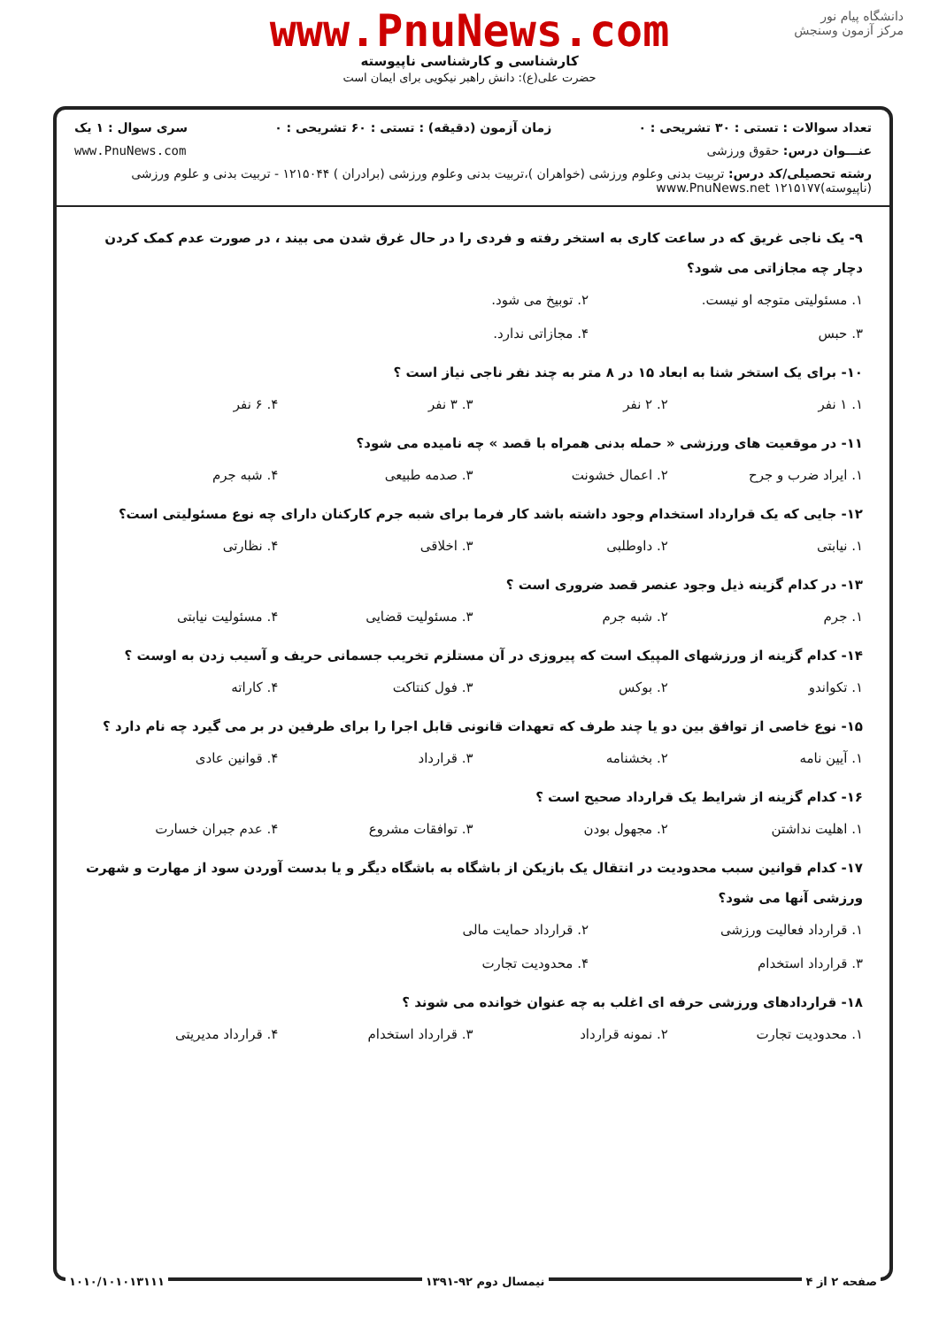دانشگاه پیام نور
مرکز آزمون وسنجش
www.PnuNews.com
کارشناسی و کارشناسی ناپیوسته
حضرت علی(ع): دانش راهبر نیکویی برای ایمان است
تعداد سوالات : تستی : ۳۰ تشریحی : ۰ زمان آزمون (دقیقه) : تستی : ۶۰ تشریحی : ۰ سری سوال : ۱ یک
عنـــوان درس: حقوق ورزشی www.PnuNews.com
رشته تحصیلی/کد درس: تربیت بدنی وعلوم ورزشی (خواهران )،تربیت بدنی وعلوم ورزشی (برادران ) ۱۲۱۵۰۴۴ - تربیت بدنی و علوم ورزشی (ناپیوسته)۱۲۱۵۱۷۷ www.PnuNews.net
۹- یک ناجی غریق که در ساعت کاری به استخر رفته و فردی را در حال غرق شدن می بیند ، در صورت عدم کمک کردن دچار چه مجازاتی می شود؟
۱. مسئولیتی متوجه او نیست. ۲. توبیخ می شود. ۳. حبس ۴. مجازاتی ندارد.
۱۰- برای یک استخر شنا به ابعاد ۱۵ در ۸ متر به چند نفر ناجی نیاز است ؟
۱. ۱ نفر ۲. ۲ نفر ۳. ۳ نفر ۴. ۶ نفر
۱۱- در موقعیت های ورزشی « حمله بدنی همراه با قصد » چه نامیده می شود؟
۱. ایراد ضرب و جرح ۲. اعمال خشونت ۳. صدمه طبیعی ۴. شبه جرم
۱۲- جایی که یک قرارداد استخدام وجود داشته باشد کار فرما برای شبه جرم کارکنان دارای چه نوع مسئولیتی است؟
۱. نیابتی ۲. داوطلبی ۳. اخلاقی ۴. نظارتی
۱۳- در کدام گزینه ذیل وجود عنصر قصد ضروری است ؟
۱. جرم ۲. شبه جرم ۳. مسئولیت قضایی ۴. مسئولیت نیابتی
۱۴- کدام گزینه از ورزشهای المپیک است که پیروزی در آن مستلزم تخریب جسمانی حریف و آسیب زدن به اوست ؟
۱. تکواندو ۲. بوکس ۳. فول کنتاکت ۴. کاراته
۱۵- نوع خاصی از توافق بین دو یا چند طرف که تعهدات قانونی قابل اجرا را برای طرفین در بر می گیرد چه نام دارد ؟
۱. آیین نامه ۲. بخشنامه ۳. قرارداد ۴. قوانین عادی
۱۶- کدام گزینه از شرایط یک قرارداد صحیح است ؟
۱. اهلیت نداشتن ۲. مجهول بودن ۳. توافقات مشروع ۴. عدم جبران خسارت
۱۷- کدام قوانین سبب محدودیت در انتقال یک بازیکن از باشگاه به باشگاه دیگر و یا بدست آوردن سود از مهارت و شهرت ورزشی آنها می شود؟
۱. قرارداد فعالیت ورزشی ۲. قرارداد حمایت مالی ۳. قرارداد استخدام ۴. محدودیت تجارت
۱۸- قراردادهای ورزشی حرفه ای اغلب به چه عنوان خوانده می شوند ؟
۱. محدودیت تجارت ۲. نمونه قرارداد ۳. قرارداد استخدام ۴. قرارداد مدیریتی
صفحه ۲ از ۴ نیمسال دوم ۹۲-۱۳۹۱ ۱۰۱۰/۱۰۱۰۱۳۱۱۱